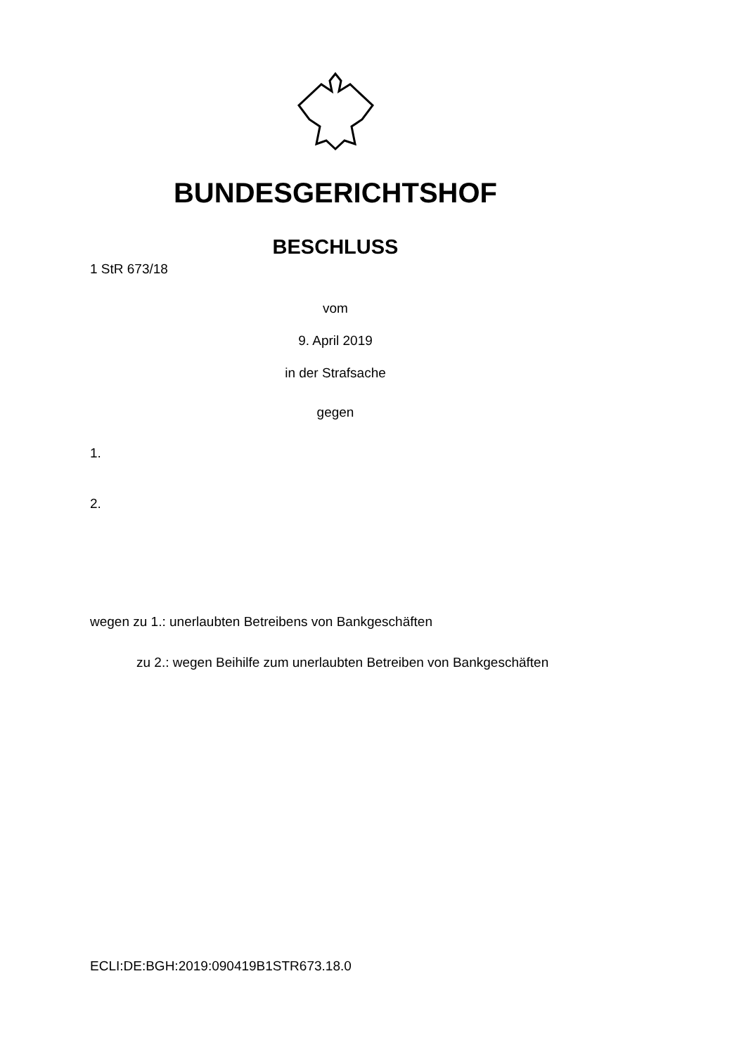BUNDESGERICHTSHOF
BESCHLUSS
1 StR 673/18
vom
9. April 2019
in der Strafsache
gegen
1.
2.
wegen zu 1.: unerlaubten Betreibens von Bankgeschäften
zu 2.: wegen Beihilfe zum unerlaubten Betreiben von Bankgeschäften
ECLI:DE:BGH:2019:090419B1STR673.18.0